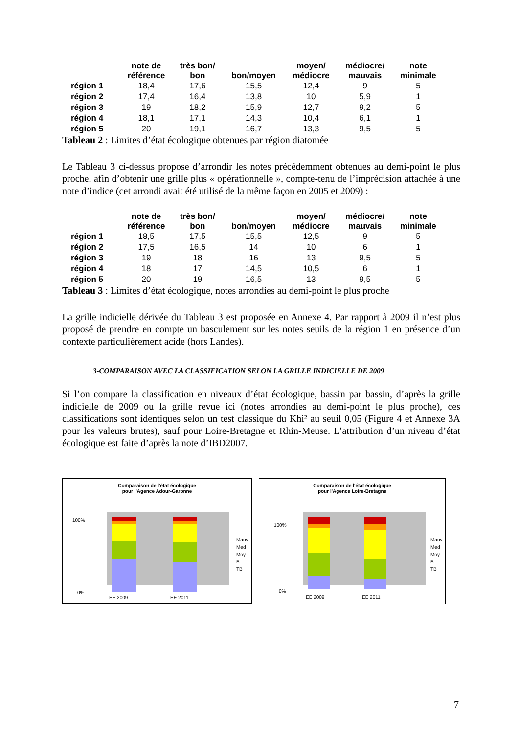| | note de référence | très bon/ bon | bon/moyen | moyen/ médiocre | médiocre/ mauvais | note minimale |
| --- | --- | --- | --- | --- | --- | --- |
| région 1 | 18,4 | 17,6 | 15,5 | 12,4 | 9 | 5 |
| région 2 | 17,4 | 16,4 | 13,8 | 10 | 5,9 | 1 |
| région 3 | 19 | 18,2 | 15,9 | 12,7 | 9,2 | 5 |
| région 4 | 18,1 | 17,1 | 14,3 | 10,4 | 6,1 | 1 |
| région 5 | 20 | 19,1 | 16,7 | 13,3 | 9,5 | 5 |
Tableau 2 : Limites d’état écologique obtenues par région diatomée
Le Tableau 3 ci-dessus propose d’arrondir les notes précédemment obtenues au demi-point le plus proche, afin d’obtenir une grille plus « opérationnelle », compte-tenu de l’imprécision attachée à une note d’indice (cet arrondi avait été utilisé de la même façon en 2005 et 2009) :
| | note de référence | très bon/ bon | bon/moyen | moyen/ médiocre | médiocre/ mauvais | note minimale |
| --- | --- | --- | --- | --- | --- | --- |
| région 1 | 18,5 | 17,5 | 15,5 | 12,5 | 9 | 5 |
| région 2 | 17,5 | 16,5 | 14 | 10 | 6 | 1 |
| région 3 | 19 | 18 | 16 | 13 | 9,5 | 5 |
| région 4 | 18 | 17 | 14,5 | 10,5 | 6 | 1 |
| région 5 | 20 | 19 | 16,5 | 13 | 9,5 | 5 |
Tableau 3 : Limites d’état écologique, notes arrondies au demi-point le plus proche
La grille indicielle dérivée du Tableau 3 est proposée en Annexe 4. Par rapport à 2009 il n’est plus proposé de prendre en compte un basculement sur les notes seuils de la région 1 en présence d’un contexte particulièrement acide (hors Landes).
3-COMPARAISON AVEC LA CLASSIFICATION SELON LA GRILLE INDICIELLE DE 2009
Si l’on compare la classification en niveaux d’état écologique, bassin par bassin, d’après la grille indicielle de 2009 ou la grille revue ici (notes arrondies au demi-point le plus proche), ces classifications sont identiques selon un test classique du Khi² au seuil 0,05 (Figure 4 et Annexe 3A pour les valeurs brutes), sauf pour Loire-Bretagne et Rhin-Meuse. L’attribution d’un niveau d’état écologique est faite d’après la note d’IBD2007.
Comparaison de l'état écologique
pour l'Agence Adour-Garonne
100%
0%
EE 2009
EE 2011
Mauv
Med
Moy
B
TB
Comparaison de l'état écologique
pour l'Agence Loire-Bretagne
100%
0%
EE 2009
EE 2011
Mauv
Med
Moy
B
TB
7